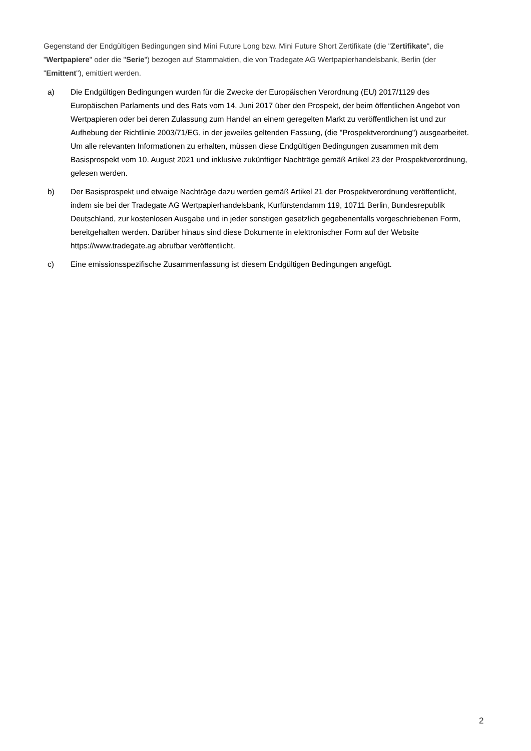Gegenstand der Endgültigen Bedingungen sind Mini Future Long bzw. Mini Future Short Zertifikate (die "Zertifikate", die "Wertpapiere" oder die "Serie") bezogen auf Stammaktien, die von Tradegate AG Wertpapierhandelsbank, Berlin (der "Emittent"), emittiert werden.
a) Die Endgültigen Bedingungen wurden für die Zwecke der Europäischen Verordnung (EU) 2017/1129 des Europäischen Parlaments und des Rats vom 14. Juni 2017 über den Prospekt, der beim öffentlichen Angebot von Wertpapieren oder bei deren Zulassung zum Handel an einem geregelten Markt zu veröffentlichen ist und zur Aufhebung der Richtlinie 2003/71/EG, in der jeweiles geltenden Fassung, (die "Prospektverordnung") ausgearbeitet. Um alle relevanten Informationen zu erhalten, müssen diese Endgültigen Bedingungen zusammen mit dem Basisprospekt vom 10. August 2021 und inklusive zukünftiger Nachträge gemäß Artikel 23 der Prospektverordnung, gelesen werden.
b) Der Basisprospekt und etwaige Nachträge dazu werden gemäß Artikel 21 der Prospektverordnung veröffentlicht, indem sie bei der Tradegate AG Wertpapierhandelsbank, Kurfürstendamm 119, 10711 Berlin, Bundesrepublik Deutschland, zur kostenlosen Ausgabe und in jeder sonstigen gesetzlich gegebenenfalls vorgeschriebenen Form, bereitgehalten werden. Darüber hinaus sind diese Dokumente in elektronischer Form auf der Website https://www.tradegate.ag abrufbar veröffentlicht.
c) Eine emissionsspezifische Zusammenfassung ist diesem Endgültigen Bedingungen angefügt.
2